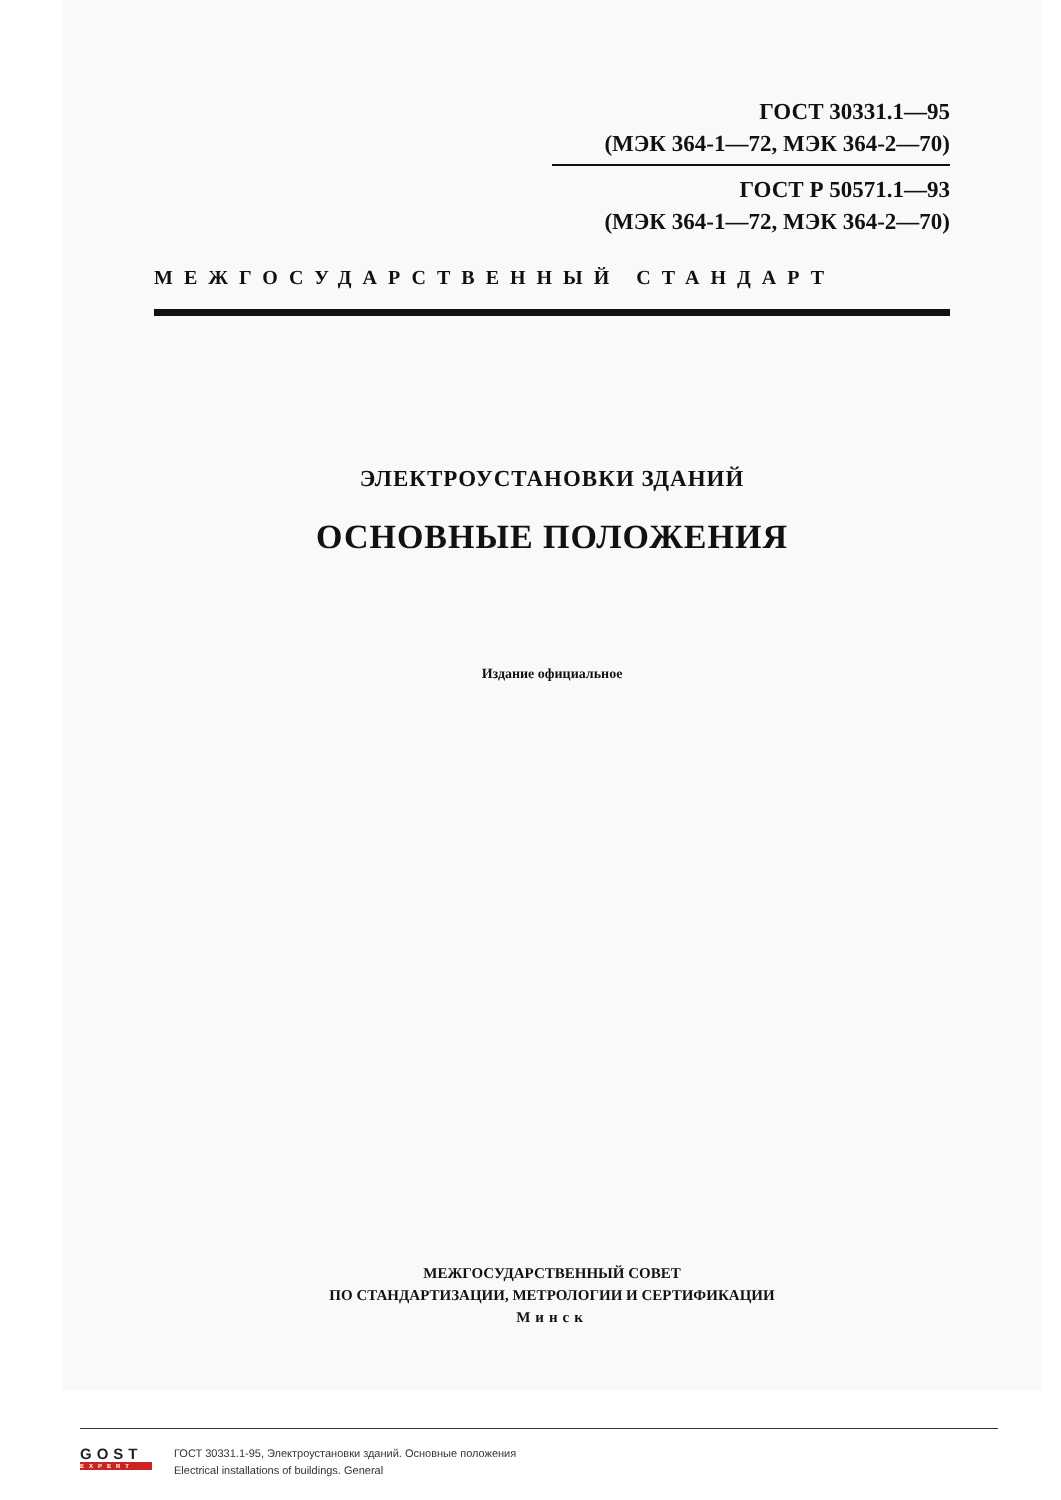ГОСТ 30331.1—95
(МЭК 364-1—72, МЭК 364-2—70)
ГОСТ Р 50571.1—93
(МЭК 364-1—72, МЭК 364-2—70)
МЕЖГОСУДАРСТВЕННЫЙ СТАНДАРТ
ЭЛЕКТРОУСТАНОВКИ ЗДАНИЙ
ОСНОВНЫЕ ПОЛОЖЕНИЯ
Издание официальное
МЕЖГОСУДАРСТВЕННЫЙ СОВЕТ
ПО СТАНДАРТИЗАЦИИ, МЕТРОЛОГИИ И СЕРТИФИКАЦИИ
Минск
GOST
EXPERT
ГОСТ 30331.1-95, Электроустановки зданий. Основные положения
Electrical installations of buildings. General